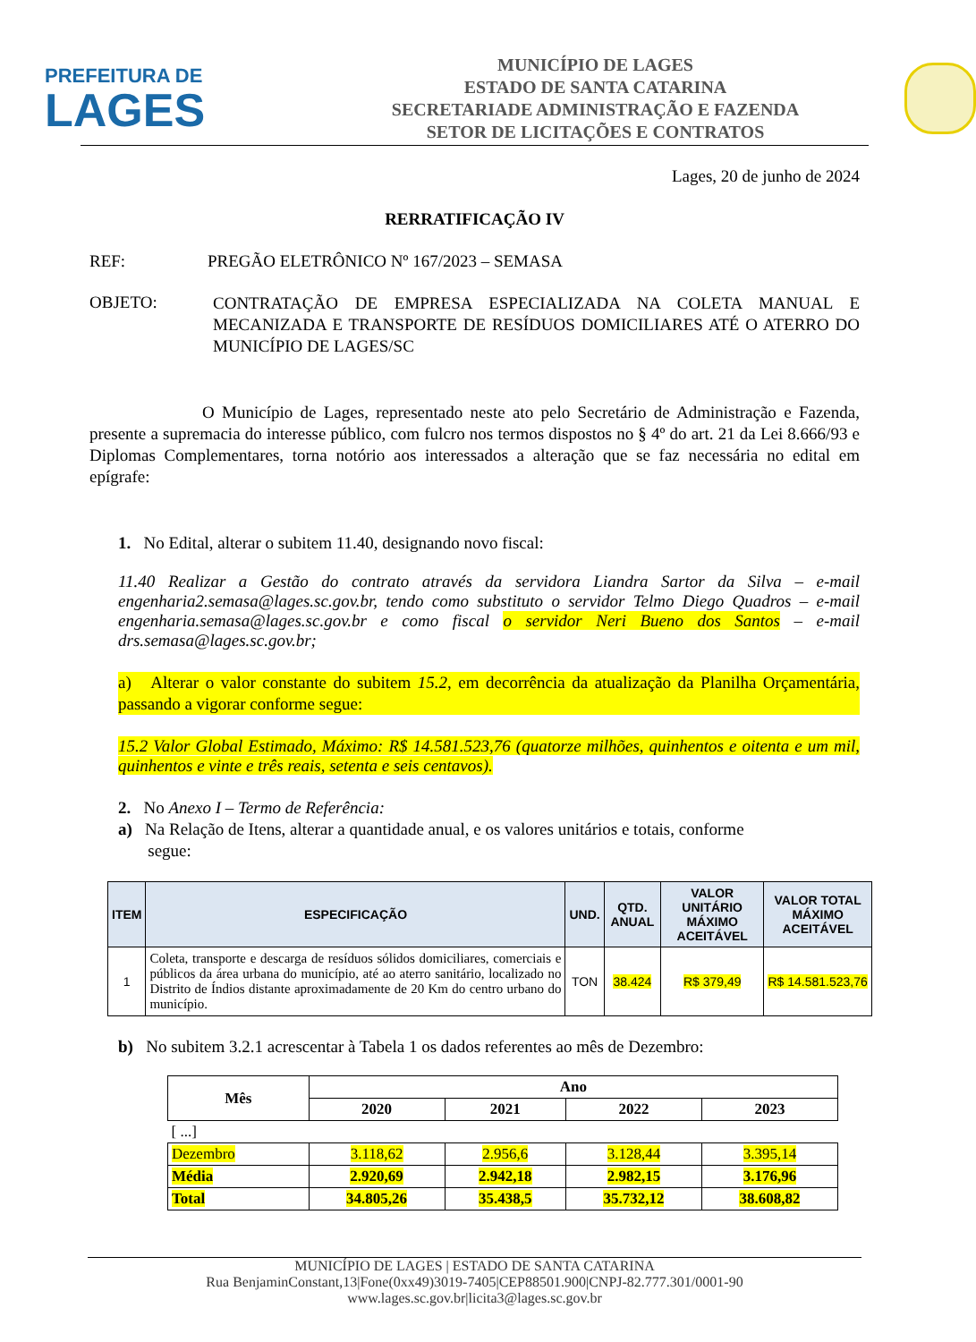PREFEITURA DE
LAGES
MUNICÍPIO DE LAGES
ESTADO DE SANTA CATARINA
SECRETARIADE ADMINISTRAÇÃO E FAZENDA
SETOR DE LICITAÇÕES E CONTRATOS
Lages, 20 de junho de 2024
RERRATIFICAÇÃO IV
REF: PREGÃO ELETRÔNICO Nº 167/2023 – SEMASA
OBJETO:
CONTRATAÇÃO DE EMPRESA ESPECIALIZADA NA COLETA MANUAL E MECANIZADA E TRANSPORTE DE RESÍDUOS DOMICILIARES ATÉ O ATERRO DO MUNICÍPIO DE LAGES/SC
O Município de Lages, representado neste ato pelo Secretário de Administração e Fazenda, presente a supremacia do interesse público, com fulcro nos termos dispostos no § 4º do art. 21 da Lei 8.666/93 e Diplomas Complementares, torna notório aos interessados a alteração que se faz necessária no edital em epígrafe:
1. No Edital, alterar o subitem 11.40, designando novo fiscal:
11.40 Realizar a Gestão do contrato através da servidora Liandra Sartor da Silva – e-mail engenharia2.semasa@lages.sc.gov.br, tendo como substituto o servidor Telmo Diego Quadros – e-mail engenharia.semasa@lages.sc.gov.br e como fiscal o servidor Neri Bueno dos Santos – e-mail drs.semasa@lages.sc.gov.br;
a) Alterar o valor constante do subitem 15.2, em decorrência da atualização da Planilha Orçamentária, passando a vigorar conforme segue:
15.2 Valor Global Estimado, Máximo: R$ 14.581.523,76 (quatorze milhões, quinhentos e oitenta e um mil, quinhentos e vinte e três reais, setenta e seis centavos).
2. No Anexo I – Termo de Referência:
a) Na Relação de Itens, alterar a quantidade anual, e os valores unitários e totais, conforme
segue:
| ITEM | ESPECIFICAÇÃO | UND. | QTD. ANUAL | VALOR UNITÁRIO MÁXIMO ACEITÁVEL | VALOR TOTAL MÁXIMO ACEITÁVEL |
| --- | --- | --- | --- | --- | --- |
| 1 | Coleta, transporte e descarga de resíduos sólidos domiciliares, comerciais e públicos da área urbana do município, até ao aterro sanitário, localizado no Distrito de Índios distante aproximadamente de 20 Km do centro urbano do município. | TON | 38.424 | R$ 379,49 | R$ 14.581.523,76 |
b) No subitem 3.2.1 acrescentar à Tabela 1 os dados referentes ao mês de Dezembro:
| Mês | Ano | | | |
| | 2020 | 2021 | 2022 | 2023 |
| [ ...] | | | | |
| Dezembro | 3.118,62 | 2.956,6 | 3.128,44 | 3.395,14 |
| Média | 2.920,69 | 2.942,18 | 2.982,15 | 3.176,96 |
| Total | 34.805,26 | 35.438,5 | 35.732,12 | 38.608,82 |
MUNICÍPIO DE LAGES | ESTADO DE SANTA CATARINA
Rua BenjaminConstant,13|Fone(0xx49)3019-7405|CEP88501.900|CNPJ-82.777.301/0001-90 www.lages.sc.gov.br|licita3@lages.sc.gov.br